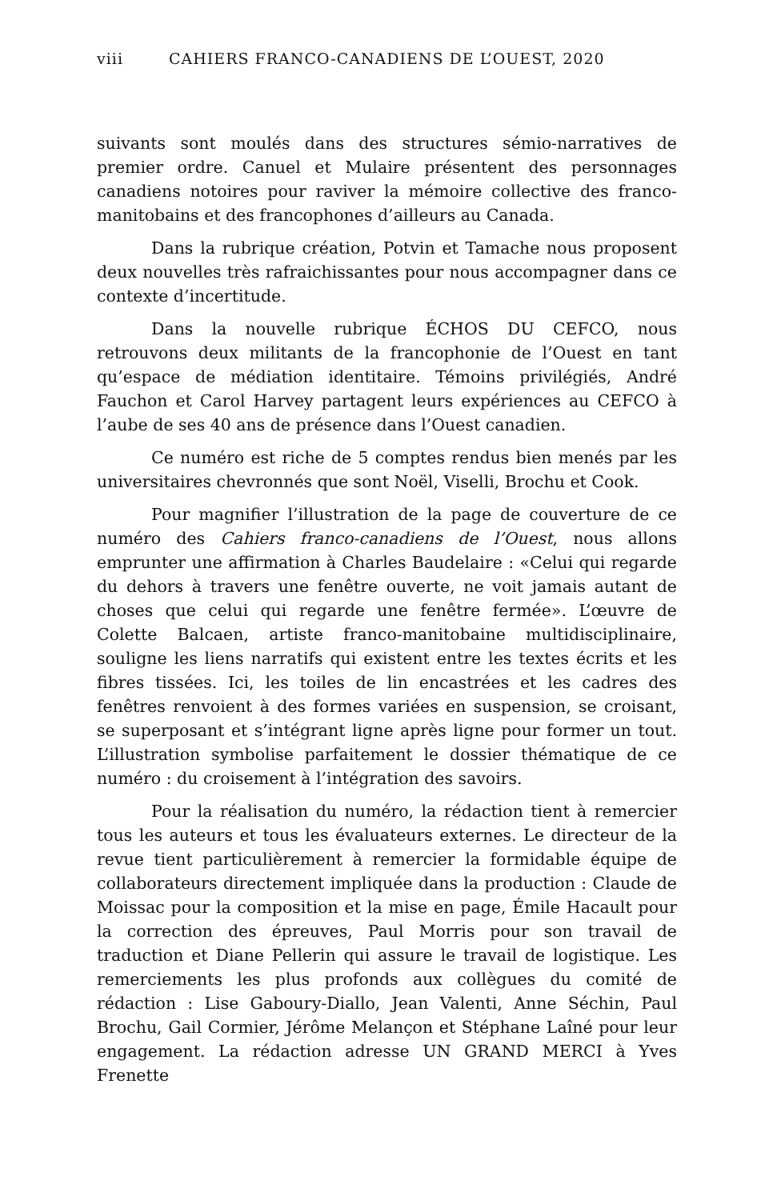viii CAHIERS FRANCO-CANADIENS DE L’OUEST, 2020
suivants sont moulés dans des structures sémio-narratives de premier ordre. Canuel et Mulaire présentent des personnages canadiens notoires pour raviver la mémoire collective des franco-manitobains et des francophones d’ailleurs au Canada.
Dans la rubrique création, Potvin et Tamache nous proposent deux nouvelles très rafraichissantes pour nous accompagner dans ce contexte d’incertitude.
Dans la nouvelle rubrique ÉCHOS DU CEFCO, nous retrouvons deux militants de la francophonie de l’Ouest en tant qu’espace de médiation identitaire. Témoins privilégiés, André Fauchon et Carol Harvey partagent leurs expériences au CEFCO à l’aube de ses 40 ans de présence dans l’Ouest canadien.
Ce numéro est riche de 5 comptes rendus bien menés par les universitaires chevronnés que sont Noël, Viselli, Brochu et Cook.
Pour magnifier l’illustration de la page de couverture de ce numéro des Cahiers franco-canadiens de l’Ouest, nous allons emprunter une affirmation à Charles Baudelaire : «Celui qui regarde du dehors à travers une fenêtre ouverte, ne voit jamais autant de choses que celui qui regarde une fenêtre fermée». L’œuvre de Colette Balcaen, artiste franco-manitobaine multidisciplinaire, souligne les liens narratifs qui existent entre les textes écrits et les fibres tissées. Ici, les toiles de lin encastrées et les cadres des fenêtres renvoient à des formes variées en suspension, se croisant, se superposant et s’intégrant ligne après ligne pour former un tout. L’illustration symbolise parfaitement le dossier thématique de ce numéro : du croisement à l’intégration des savoirs.
Pour la réalisation du numéro, la rédaction tient à remercier tous les auteurs et tous les évaluateurs externes. Le directeur de la revue tient particulièrement à remercier la formidable équipe de collaborateurs directement impliquée dans la production : Claude de Moissac pour la composition et la mise en page, Émile Hacault pour la correction des épreuves, Paul Morris pour son travail de traduction et Diane Pellerin qui assure le travail de logistique. Les remerciements les plus profonds aux collègues du comité de rédaction : Lise Gaboury-Diallo, Jean Valenti, Anne Séchin, Paul Brochu, Gail Cormier, Jérôme Melançon et Stéphane Laîné pour leur engagement. La rédaction adresse UN GRAND MERCI à Yves Frenette